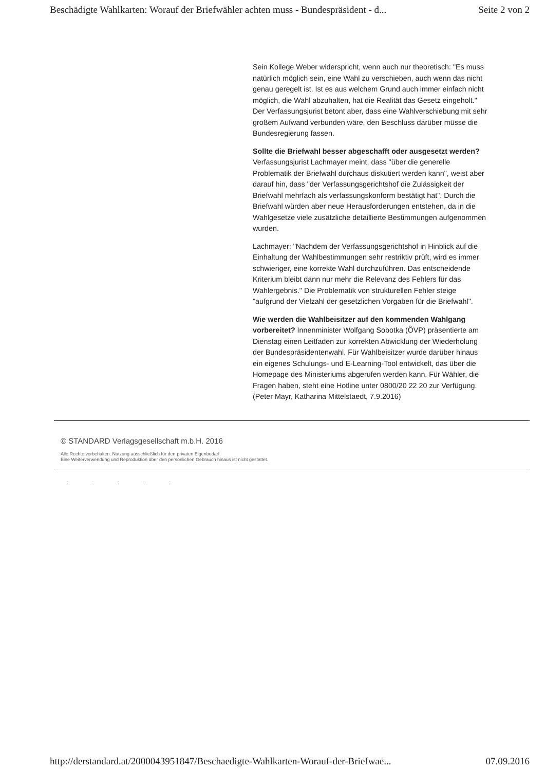Beschädigte Wahlkarten: Worauf der Briefwähler achten muss - Bundespräsident - d... Seite 2 von 2
Sein Kollege Weber widerspricht, wenn auch nur theoretisch: "Es muss natürlich möglich sein, eine Wahl zu verschieben, auch wenn das nicht genau geregelt ist. Ist es aus welchem Grund auch immer einfach nicht möglich, die Wahl abzuhalten, hat die Realität das Gesetz eingeholt." Der Verfassungsjurist betont aber, dass eine Wahlverschiebung mit sehr großem Aufwand verbunden wäre, den Beschluss darüber müsse die Bundesregierung fassen.
Sollte die Briefwahl besser abgeschafft oder ausgesetzt werden? Verfassungsjurist Lachmayer meint, dass "über die generelle Problematik der Briefwahl durchaus diskutiert werden kann", weist aber darauf hin, dass "der Verfassungsgerichtshof die Zulässigkeit der Briefwahl mehrfach als verfassungskonform bestätigt hat". Durch die Briefwahl würden aber neue Herausforderungen entstehen, da in die Wahlgesetze viele zusätzliche detaillierte Bestimmungen aufgenommen wurden.
Lachmayer: "Nachdem der Verfassungsgerichtshof in Hinblick auf die Einhaltung der Wahlbestimmungen sehr restriktiv prüft, wird es immer schwieriger, eine korrekte Wahl durchzuführen. Das entscheidende Kriterium bleibt dann nur mehr die Relevanz des Fehlers für das Wahlergebnis." Die Problematik von strukturellen Fehler steige "aufgrund der Vielzahl der gesetzlichen Vorgaben für die Briefwahl".
Wie werden die Wahlbeisitzer auf den kommenden Wahlgang vorbereitet? Innenminister Wolfgang Sobotka (ÖVP) präsentierte am Dienstag einen Leitfaden zur korrekten Abwicklung der Wiederholung der Bundespräsidentenwahl. Für Wahlbeisitzer wurde darüber hinaus ein eigenes Schulungs- und E-Learning-Tool entwickelt, das über die Homepage des Ministeriums abgerufen werden kann. Für Wähler, die Fragen haben, steht eine Hotline unter 0800/20 22 20 zur Verfügung. (Peter Mayr, Katharina Mittelstaedt, 7.9.2016)
© STANDARD Verlagsgesellschaft m.b.H. 2016
Alle Rechte vorbehalten. Nutzung ausschließlich für den privaten Eigenbedarf.
Eine Weiterverwendung und Reproduktion über den persönlichen Gebrauch hinaus ist nicht gestattet.
. . . . .
http://derstandard.at/2000043951847/Beschaedigte-Wahlkarten-Worauf-der-Briefwae... 07.09.2016